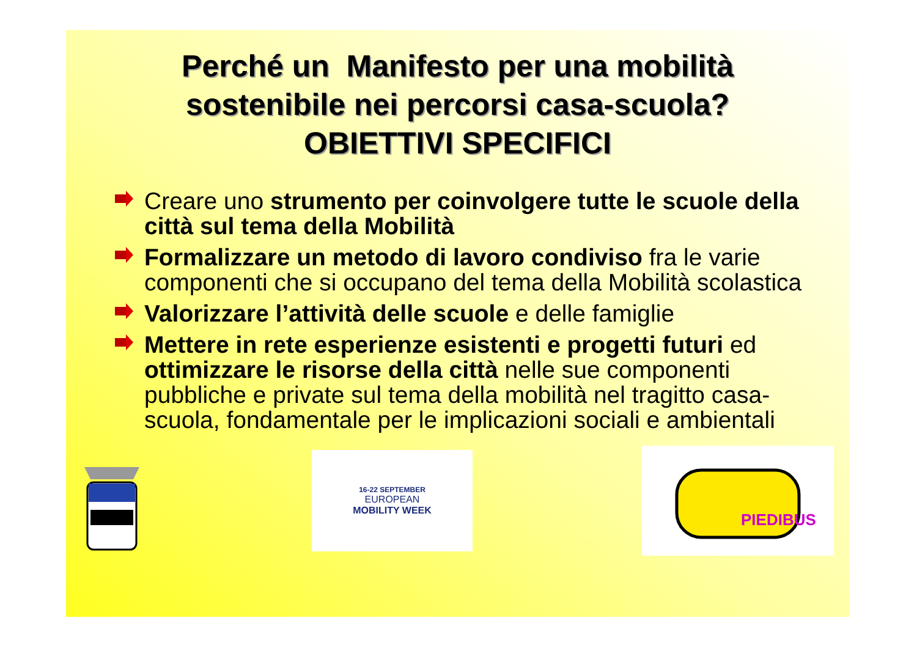Perché un Manifesto per una mobilità
sostenibile nei percorsi casa-scuola?
OBIETTIVI SPECIFICI
Creare uno strumento per coinvolgere tutte le scuole della città sul tema della Mobilità
Formalizzare un metodo di lavoro condiviso fra le varie componenti che si occupano del tema della Mobilità scolastica
Valorizzare l’attività delle scuole e delle famiglie
Mettere in rete esperienze esistenti e progetti futuri ed ottimizzare le risorse della città nelle sue componenti pubbliche e private sul tema della mobilità nel tragitto casa-scuola, fondamentale per le implicazioni sociali e ambientali
16-22 SEPTEMBER
EUROPEAN
MOBILITY WEEK
PIEDIBUS